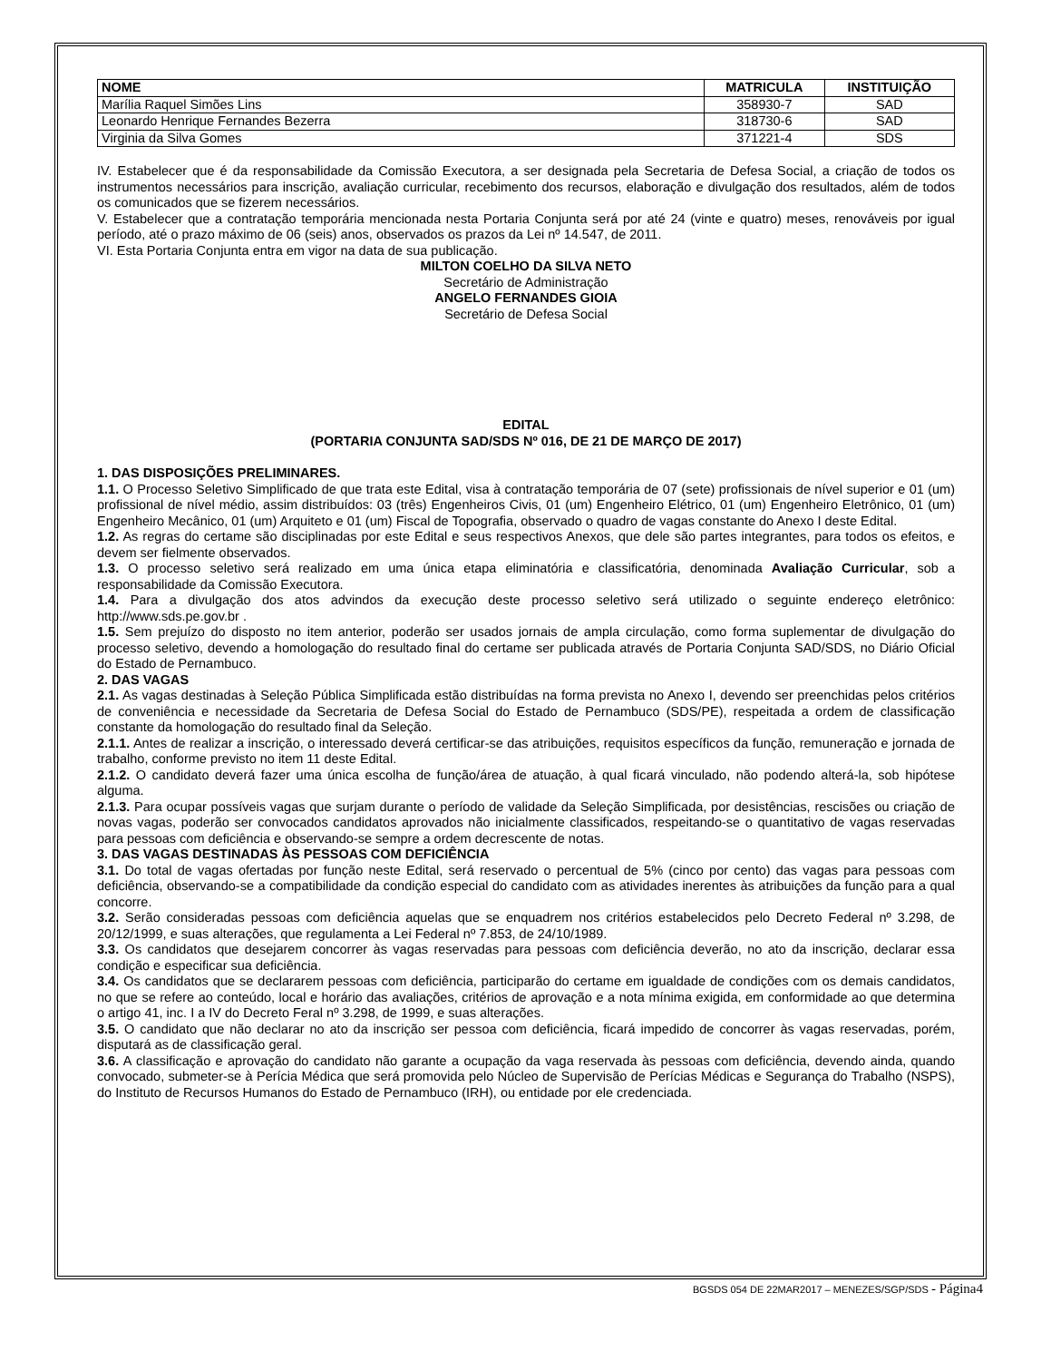| NOME | MATRICULA | INSTITUIÇÃO |
| --- | --- | --- |
| Marília Raquel Simões Lins | 358930-7 | SAD |
| Leonardo Henrique Fernandes Bezerra | 318730-6 | SAD |
| Virginia da Silva Gomes | 371221-4 | SDS |
IV. Estabelecer que é da responsabilidade da Comissão Executora, a ser designada pela Secretaria de Defesa Social, a criação de todos os instrumentos necessários para inscrição, avaliação curricular, recebimento dos recursos, elaboração e divulgação dos resultados, além de todos os comunicados que se fizerem necessários.
V. Estabelecer que a contratação temporária mencionada nesta Portaria Conjunta será por até 24 (vinte e quatro) meses, renováveis por igual período, até o prazo máximo de 06 (seis) anos, observados os prazos da Lei nº 14.547, de 2011.
VI. Esta Portaria Conjunta entra em vigor na data de sua publicação.
MILTON COELHO DA SILVA NETO
Secretário de Administração
ANGELO FERNANDES GIOIA
Secretário de Defesa Social
EDITAL
(PORTARIA CONJUNTA SAD/SDS Nº 016, DE 21 DE MARÇO DE 2017)
1. DAS DISPOSIÇÕES PRELIMINARES.
1.1. O Processo Seletivo Simplificado de que trata este Edital, visa à contratação temporária de 07 (sete) profissionais de nível superior e 01 (um) profissional de nível médio, assim distribuídos: 03 (três) Engenheiros Civis, 01 (um) Engenheiro Elétrico, 01 (um) Engenheiro Eletrônico, 01 (um) Engenheiro Mecânico, 01 (um) Arquiteto e 01 (um) Fiscal de Topografia, observado o quadro de vagas constante do Anexo I deste Edital.
1.2. As regras do certame são disciplinadas por este Edital e seus respectivos Anexos, que dele são partes integrantes, para todos os efeitos, e devem ser fielmente observados.
1.3. O processo seletivo será realizado em uma única etapa eliminatória e classificatória, denominada Avaliação Curricular, sob a responsabilidade da Comissão Executora.
1.4. Para a divulgação dos atos advindos da execução deste processo seletivo será utilizado o seguinte endereço eletrônico: http://www.sds.pe.gov.br .
1.5. Sem prejuízo do disposto no item anterior, poderão ser usados jornais de ampla circulação, como forma suplementar de divulgação do processo seletivo, devendo a homologação do resultado final do certame ser publicada através de Portaria Conjunta SAD/SDS, no Diário Oficial do Estado de Pernambuco.
2. DAS VAGAS
2.1. As vagas destinadas à Seleção Pública Simplificada estão distribuídas na forma prevista no Anexo I, devendo ser preenchidas pelos critérios de conveniência e necessidade da Secretaria de Defesa Social do Estado de Pernambuco (SDS/PE), respeitada a ordem de classificação constante da homologação do resultado final da Seleção.
2.1.1. Antes de realizar a inscrição, o interessado deverá certificar-se das atribuições, requisitos específicos da função, remuneração e jornada de trabalho, conforme previsto no item 11 deste Edital.
2.1.2. O candidato deverá fazer uma única escolha de função/área de atuação, à qual ficará vinculado, não podendo alterá-la, sob hipótese alguma.
2.1.3. Para ocupar possíveis vagas que surjam durante o período de validade da Seleção Simplificada, por desistências, rescisões ou criação de novas vagas, poderão ser convocados candidatos aprovados não inicialmente classificados, respeitando-se o quantitativo de vagas reservadas para pessoas com deficiência e observando-se sempre a ordem decrescente de notas.
3. DAS VAGAS DESTINADAS ÀS PESSOAS COM DEFICIÊNCIA
3.1. Do total de vagas ofertadas por função neste Edital, será reservado o percentual de 5% (cinco por cento) das vagas para pessoas com deficiência, observando-se a compatibilidade da condição especial do candidato com as atividades inerentes às atribuições da função para a qual concorre.
3.2. Serão consideradas pessoas com deficiência aquelas que se enquadrem nos critérios estabelecidos pelo Decreto Federal nº 3.298, de 20/12/1999, e suas alterações, que regulamenta a Lei Federal nº 7.853, de 24/10/1989.
3.3. Os candidatos que desejarem concorrer às vagas reservadas para pessoas com deficiência deverão, no ato da inscrição, declarar essa condição e especificar sua deficiência.
3.4. Os candidatos que se declararem pessoas com deficiência, participarão do certame em igualdade de condições com os demais candidatos, no que se refere ao conteúdo, local e horário das avaliações, critérios de aprovação e a nota mínima exigida, em conformidade ao que determina o artigo 41, inc. I a IV do Decreto Feral nº 3.298, de 1999, e suas alterações.
3.5. O candidato que não declarar no ato da inscrição ser pessoa com deficiência, ficará impedido de concorrer às vagas reservadas, porém, disputará as de classificação geral.
3.6. A classificação e aprovação do candidato não garante a ocupação da vaga reservada às pessoas com deficiência, devendo ainda, quando convocado, submeter-se à Perícia Médica que será promovida pelo Núcleo de Supervisão de Perícias Médicas e Segurança do Trabalho (NSPS), do Instituto de Recursos Humanos do Estado de Pernambuco (IRH), ou entidade por ele credenciada.
BGSDS 054 DE 22MAR2017 – MENEZES/SGP/SDS - Página4